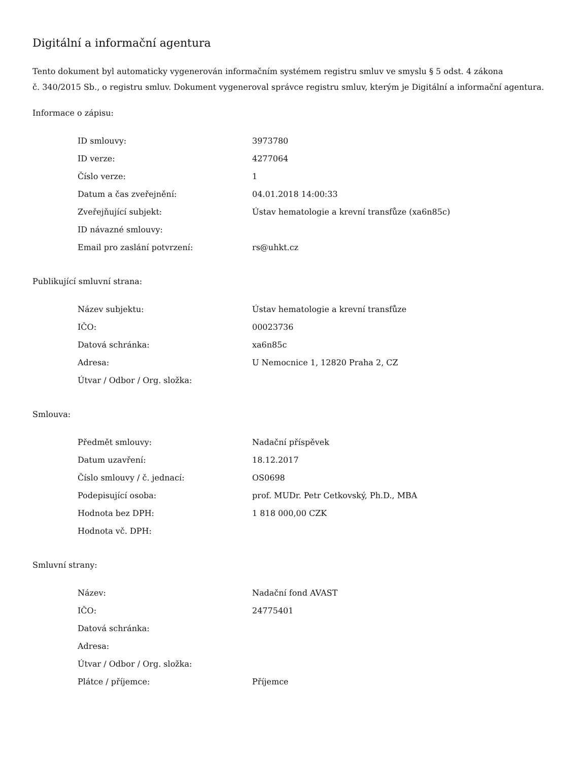Digitální a informační agentura
Tento dokument byl automaticky vygenerován informačním systémem registru smluv ve smyslu § 5 odst. 4 zákona
č. 340/2015 Sb., o registru smluv. Dokument vygeneroval správce registru smluv, kterým je Digitální a informační agentura.
Informace o zápisu:
| ID smlouvy: | 3973780 |
| ID verze: | 4277064 |
| Číslo verze: | 1 |
| Datum a čas zveřejnění: | 04.01.2018 14:00:33 |
| Zveřejňující subjekt: | Ústav hematologie a krevní transfůze (xa6n85c) |
| ID návazné smlouvy: | |
| Email pro zaslání potvrzení: | rs@uhkt.cz |
Publikující smluvní strana:
| Název subjektu: | Ústav hematologie a krevní transfůze |
| IČO: | 00023736 |
| Datová schránka: | xa6n85c |
| Adresa: | U Nemocnice 1, 12820 Praha 2, CZ |
| Útvar / Odbor / Org. složka: | |
Smlouva:
| Předmět smlouvy: | Nadační příspěvek |
| Datum uzavření: | 18.12.2017 |
| Číslo smlouvy / č. jednací: | OS0698 |
| Podepisující osoba: | prof. MUDr. Petr Cetkovský, Ph.D., MBA |
| Hodnota bez DPH: | 1 818 000,00 CZK |
| Hodnota vč. DPH: | |
Smluvní strany:
| Název: | Nadační fond AVAST |
| IČO: | 24775401 |
| Datová schránka: | |
| Adresa: | |
| Útvar / Odbor / Org. složka: | |
| Plátce / příjemce: | Příjemce |